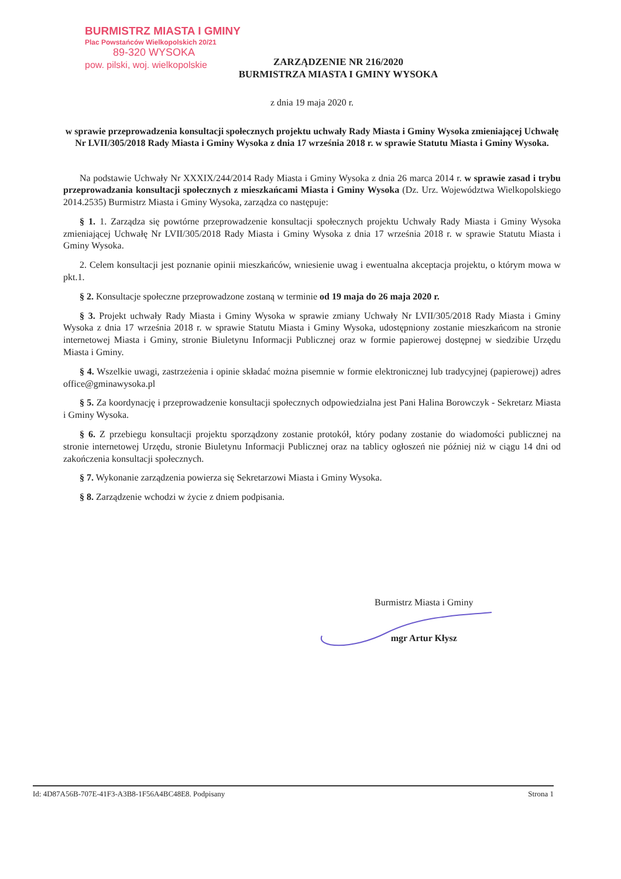BURMISTRZ MIASTA I GMINY
Plac Powstańców Wielkopolskich 20/21
89-320 WYSOKA
pow. pilski, woj. wielkopolskie
ZARZĄDZENIE NR 216/2020
BURMISTRZA MIASTA I GMINY WYSOKA
z dnia 19 maja 2020 r.
w sprawie przeprowadzenia konsultacji społecznych projektu uchwały Rady Miasta i Gminy Wysoka zmieniającej Uchwałę Nr LVII/305/2018 Rady Miasta i Gminy Wysoka z dnia 17 września 2018 r. w sprawie Statutu Miasta i Gminy Wysoka.
Na podstawie Uchwały Nr XXXIX/244/2014 Rady Miasta i Gminy Wysoka z dnia 26 marca 2014 r. w sprawie zasad i trybu przeprowadzania konsultacji społecznych z mieszkańcami Miasta i Gminy Wysoka (Dz. Urz. Województwa Wielkopolskiego 2014.2535) Burmistrz Miasta i Gminy Wysoka, zarządza co następuje:
§ 1. 1. Zarządza się powtórne przeprowadzenie konsultacji społecznych projektu Uchwały Rady Miasta i Gminy Wysoka zmieniającej Uchwałę Nr LVII/305/2018 Rady Miasta i Gminy Wysoka z dnia 17 września 2018 r. w sprawie Statutu Miasta i Gminy Wysoka.
2. Celem konsultacji jest poznanie opinii mieszkańców, wniesienie uwag i ewentualna akceptacja projektu, o którym mowa w pkt.1.
§ 2. Konsultacje społeczne przeprowadzone zostaną w terminie od 19 maja do 26 maja 2020 r.
§ 3. Projekt uchwały Rady Miasta i Gminy Wysoka w sprawie zmiany Uchwały Nr LVII/305/2018 Rady Miasta i Gminy Wysoka z dnia 17 września 2018 r. w sprawie Statutu Miasta i Gminy Wysoka, udostępniony zostanie mieszkańcom na stronie internetowej Miasta i Gminy, stronie Biuletynu Informacji Publicznej oraz w formie papierowej dostępnej w siedzibie Urzędu Miasta i Gminy.
§ 4. Wszelkie uwagi, zastrzeżenia i opinie składać można pisemnie w formie elektronicznej lub tradycyjnej (papierowej) adres office@gminawysoka.pl
§ 5. Za koordynację i przeprowadzenie konsultacji społecznych odpowiedzialna jest Pani Halina Borowczyk - Sekretarz Miasta i Gminy Wysoka.
§ 6. Z przebiegu konsultacji projektu sporządzony zostanie protokół, który podany zostanie do wiadomości publicznej na stronie internetowej Urzędu, stronie Biuletynu Informacji Publicznej oraz na tablicy ogłoszeń nie później niż w ciągu 14 dni od zakończenia konsultacji społecznych.
§ 7. Wykonanie zarządzenia powierza się Sekretarzowi Miasta i Gminy Wysoka.
§ 8. Zarządzenie wchodzi w życie z dniem podpisania.
Burmistrz Miasta i Gminy
mgr Artur Kłysz
Id: 4D87A56B-707E-41F3-A3B8-1F56A4BC48E8. Podpisany Strona 1